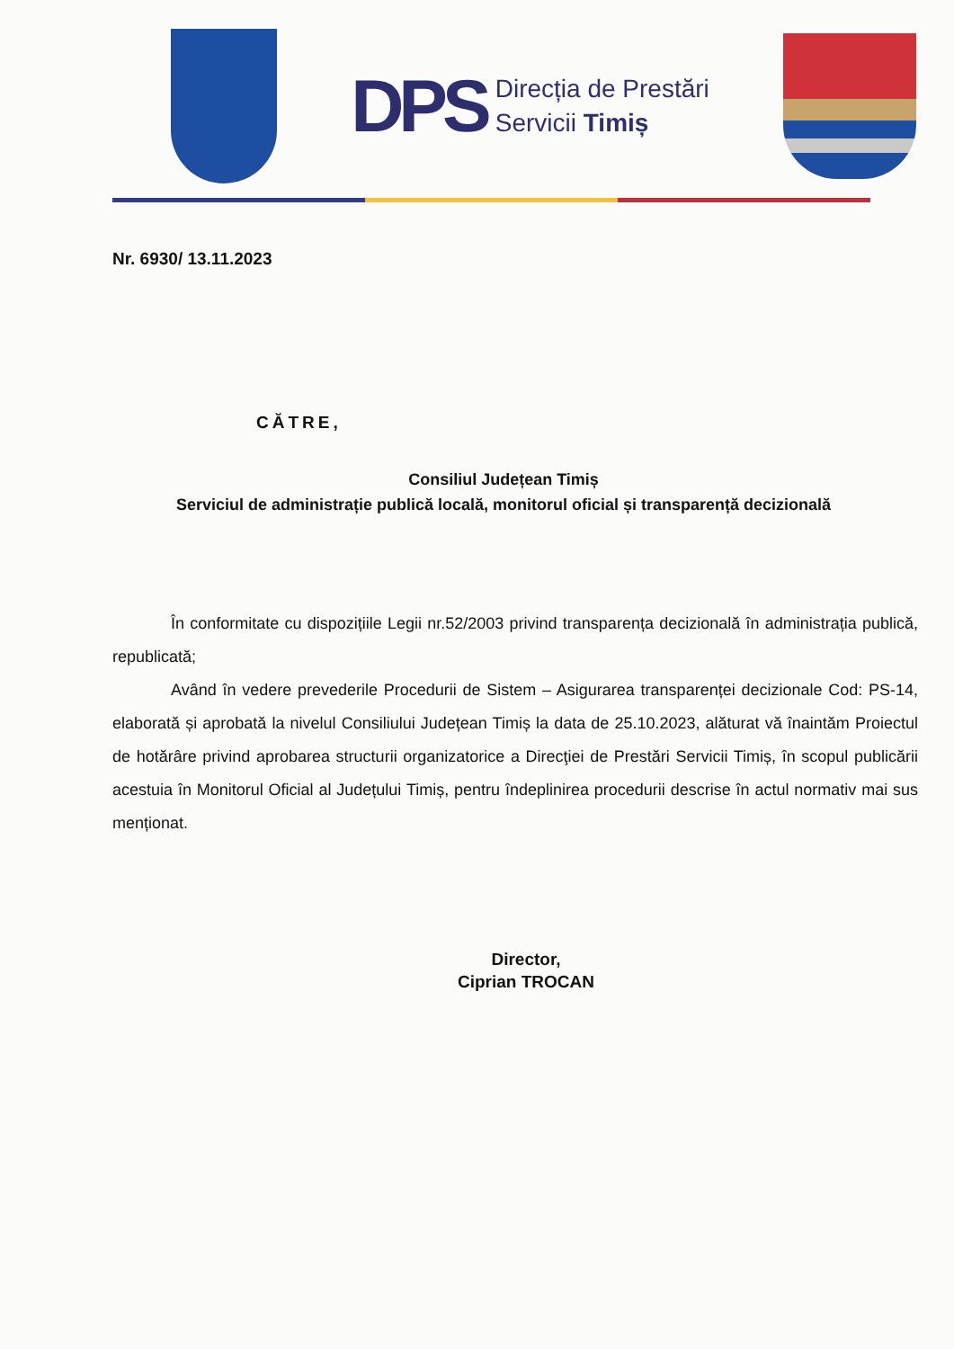DPS
Direcția de Prestări
Servicii Timiș
Nr. 6930/ 13.11.2023
CĂTRE,
Consiliul Județean Timiș
Serviciul de administrație publică locală, monitorul oficial și transparență decizională
În conformitate cu dispozițiile Legii nr.52/2003 privind transparența decizională în administrația publică, republicată;
Având în vedere prevederile Procedurii de Sistem – Asigurarea transparenței decizionale Cod: PS-14, elaborată și aprobată la nivelul Consiliului Județean Timiș la data de 25.10.2023, alăturat vă înaintăm Proiectul de hotărâre privind aprobarea structurii organizatorice a Direcţiei de Prestări Servicii Timiș, în scopul publicării acestuia în Monitorul Oficial al Județului Timiș, pentru îndeplinirea procedurii descrise în actul normativ mai sus menționat.
Director,
Ciprian TROCAN